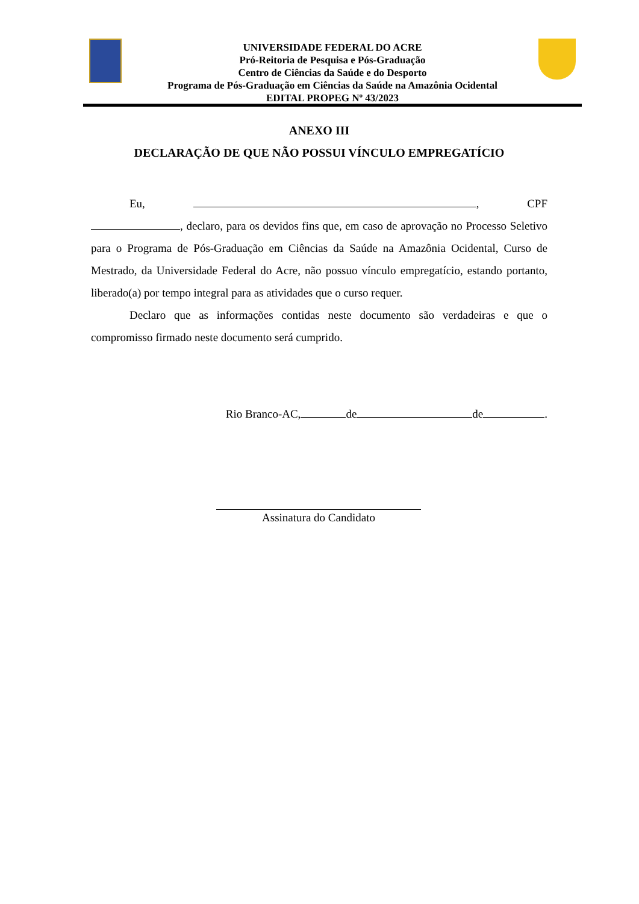UNIVERSIDADE FEDERAL DO ACRE
Pró-Reitoria de Pesquisa e Pós-Graduação
Centro de Ciências da Saúde e do Desporto
Programa de Pós-Graduação em Ciências da Saúde na Amazônia Ocidental
EDITAL PROPEG Nº 43/2023
ANEXO III
DECLARAÇÃO DE QUE NÃO POSSUI VÍNCULO EMPREGATÍCIO
Eu, , CPF
, declaro, para os devidos fins que, em caso de aprovação no Processo Seletivo para o Programa de Pós-Graduação em Ciências da Saúde na Amazônia Ocidental, Curso de Mestrado, da Universidade Federal do Acre, não possuo vínculo empregatício, estando portanto, liberado(a) por tempo integral para as atividades que o curso requer.
Declaro que as informações contidas neste documento são verdadeiras e que o compromisso firmado neste documento será cumprido.
Rio Branco-AC, de de .
Assinatura do Candidato